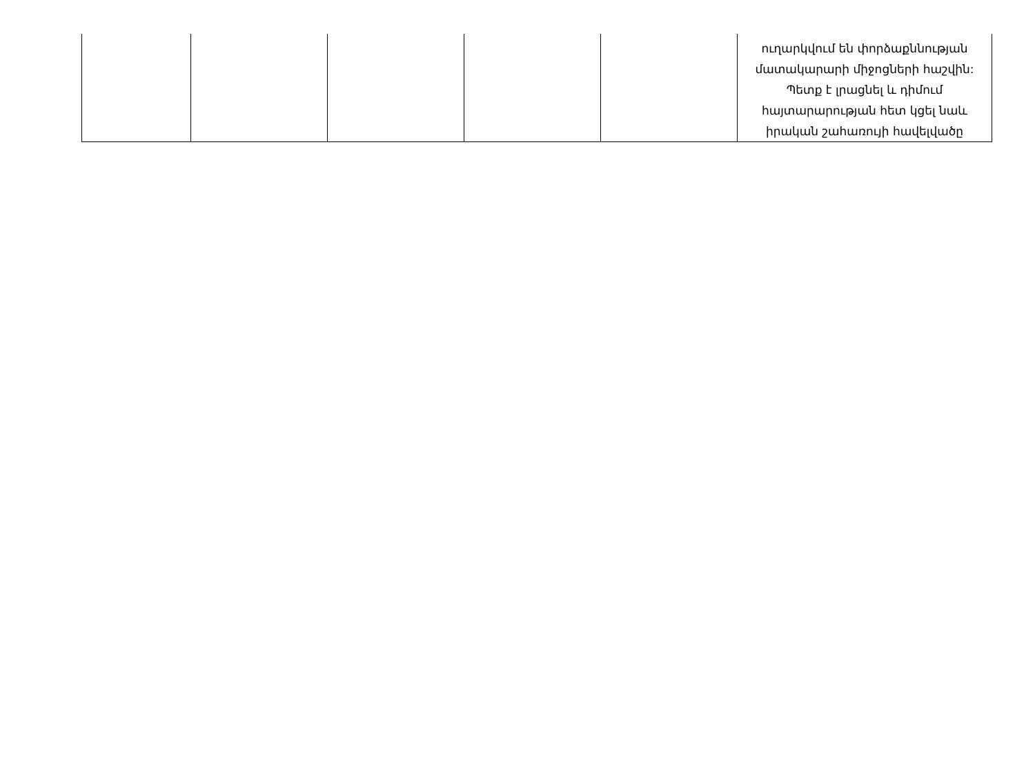| | | | | | ուղարկվում են փորձաքննության մատակարարի միջոցների հաշվին: Պետք է լրացնել և դիմում հայտարարության հետ կցել նաև իրական շահառույի հավելվածը |